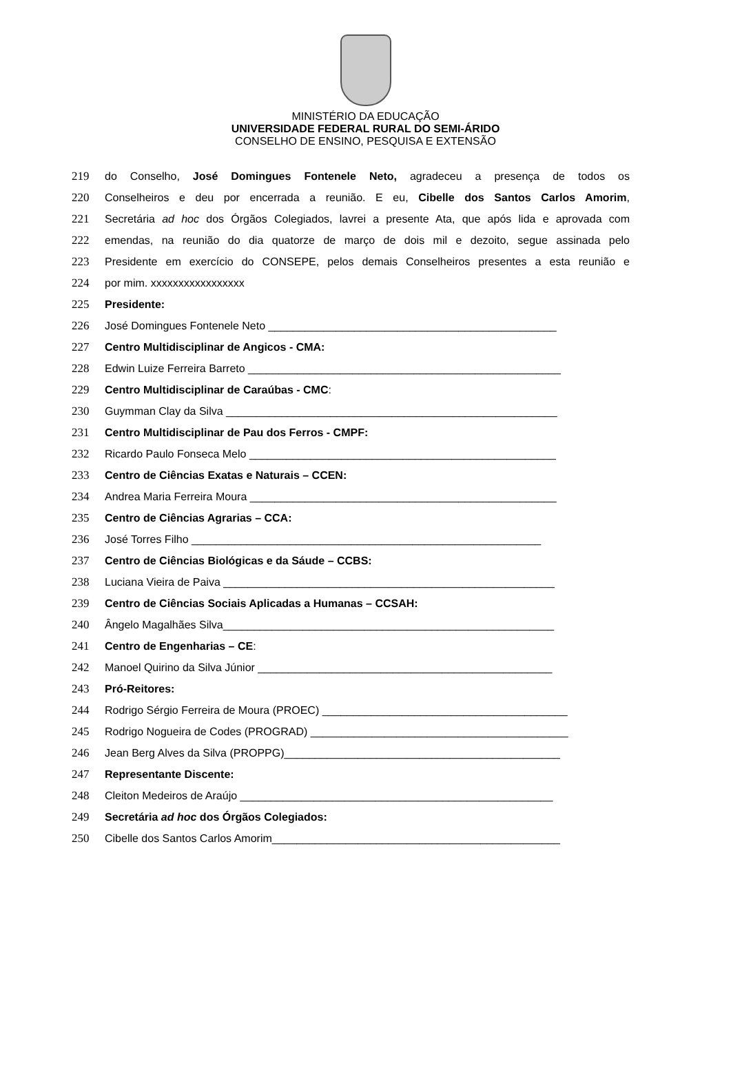MINISTÉRIO DA EDUCAÇÃO
UNIVERSIDADE FEDERAL RURAL DO SEMI-ÁRIDO
CONSELHO DE ENSINO, PESQUISA E EXTENSÃO
219 do Conselho, José Domingues Fontenele Neto, agradeceu a presença de todos os
220 Conselheiros e deu por encerrada a reunião. E eu, Cibelle dos Santos Carlos Amorim,
221 Secretária ad hoc dos Órgãos Colegiados, lavrei a presente Ata, que após lida e aprovada com
222 emendas, na reunião do dia quatorze de março de dois mil e dezoito, segue assinada pelo
223 Presidente em exercício do CONSEPE, pelos demais Conselheiros presentes a esta reunião e
224 por mim. xxxxxxxxxxxxxxxxx
225 Presidente:
226 José Domingues Fontenele Neto _______________________________________________
227 Centro Multidisciplinar de Angicos - CMA:
228 Edwin Luize Ferreira Barreto ___________________________________________________
229 Centro Multidisciplinar de Caraúbas - CMC:
230 Guymman Clay da Silva ______________________________________________________
231 Centro Multidisciplinar de Pau dos Ferros - CMPF:
232 Ricardo Paulo Fonseca Melo __________________________________________________
233 Centro de Ciências Exatas e Naturais – CCEN:
234 Andrea Maria Ferreira Moura __________________________________________________
235 Centro de Ciências Agrarias – CCA:
236 José Torres Filho _________________________________________________________
237 Centro de Ciências Biológicas e da Sáude – CCBS:
238 Luciana Vieira de Paiva ______________________________________________________
239 Centro de Ciências Sociais Aplicadas a Humanas – CCSAH:
240 Ângelo Magalhães Silva______________________________________________________
241 Centro de Engenharias – CE:
242 Manoel Quirino da Silva Júnior ________________________________________________
243 Pró-Reitores:
244 Rodrigo Sérgio Ferreira de Moura (PROEC) ________________________________________
245 Rodrigo Nogueira de Codes (PROGRAD) __________________________________________
246 Jean Berg Alves da Silva (PROPPG)_____________________________________________
247 Representante Discente:
248 Cleiton Medeiros de Araújo ___________________________________________________
249 Secretária ad hoc dos Órgãos Colegiados:
250 Cibelle dos Santos Carlos Amorim_______________________________________________